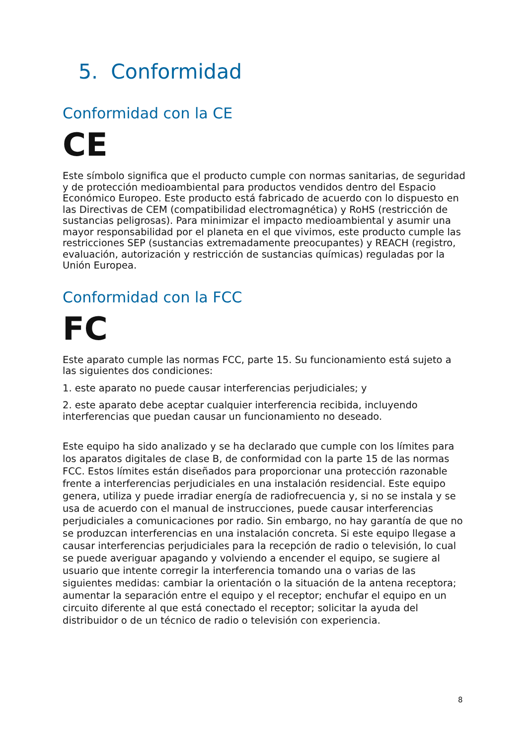5. Conformidad
Conformidad con la CE
CE
Este símbolo significa que el producto cumple con normas sanitarias, de seguridad y de protección medioambiental para productos vendidos dentro del Espacio Económico Europeo. Este producto está fabricado de acuerdo con lo dispuesto en las Directivas de CEM (compatibilidad electromagnética) y RoHS (restricción de sustancias peligrosas). Para minimizar el impacto medioambiental y asumir una mayor responsabilidad por el planeta en el que vivimos, este producto cumple las restricciones SEP (sustancias extremadamente preocupantes) y REACH (registro, evaluación, autorización y restricción de sustancias químicas) reguladas por la Unión Europea.
Conformidad con la FCC
FC
Este aparato cumple las normas FCC, parte 15. Su funcionamiento está sujeto a las siguientes dos condiciones:
1. este aparato no puede causar interferencias perjudiciales; y
2. este aparato debe aceptar cualquier interferencia recibida, incluyendo interferencias que puedan causar un funcionamiento no deseado.
Este equipo ha sido analizado y se ha declarado que cumple con los límites para los aparatos digitales de clase B, de conformidad con la parte 15 de las normas FCC. Estos límites están diseñados para proporcionar una protección razonable frente a interferencias perjudiciales en una instalación residencial. Este equipo genera, utiliza y puede irradiar energía de radiofrecuencia y, si no se instala y se usa de acuerdo con el manual de instrucciones, puede causar interferencias perjudiciales a comunicaciones por radio. Sin embargo, no hay garantía de que no se produzcan interferencias en una instalación concreta. Si este equipo llegase a causar interferencias perjudiciales para la recepción de radio o televisión, lo cual se puede averiguar apagando y volviendo a encender el equipo, se sugiere al usuario que intente corregir la interferencia tomando una o varias de las siguientes medidas: cambiar la orientación o la situación de la antena receptora; aumentar la separación entre el equipo y el receptor; enchufar el equipo en un circuito diferente al que está conectado el receptor; solicitar la ayuda del distribuidor o de un técnico de radio o televisión con experiencia.
8